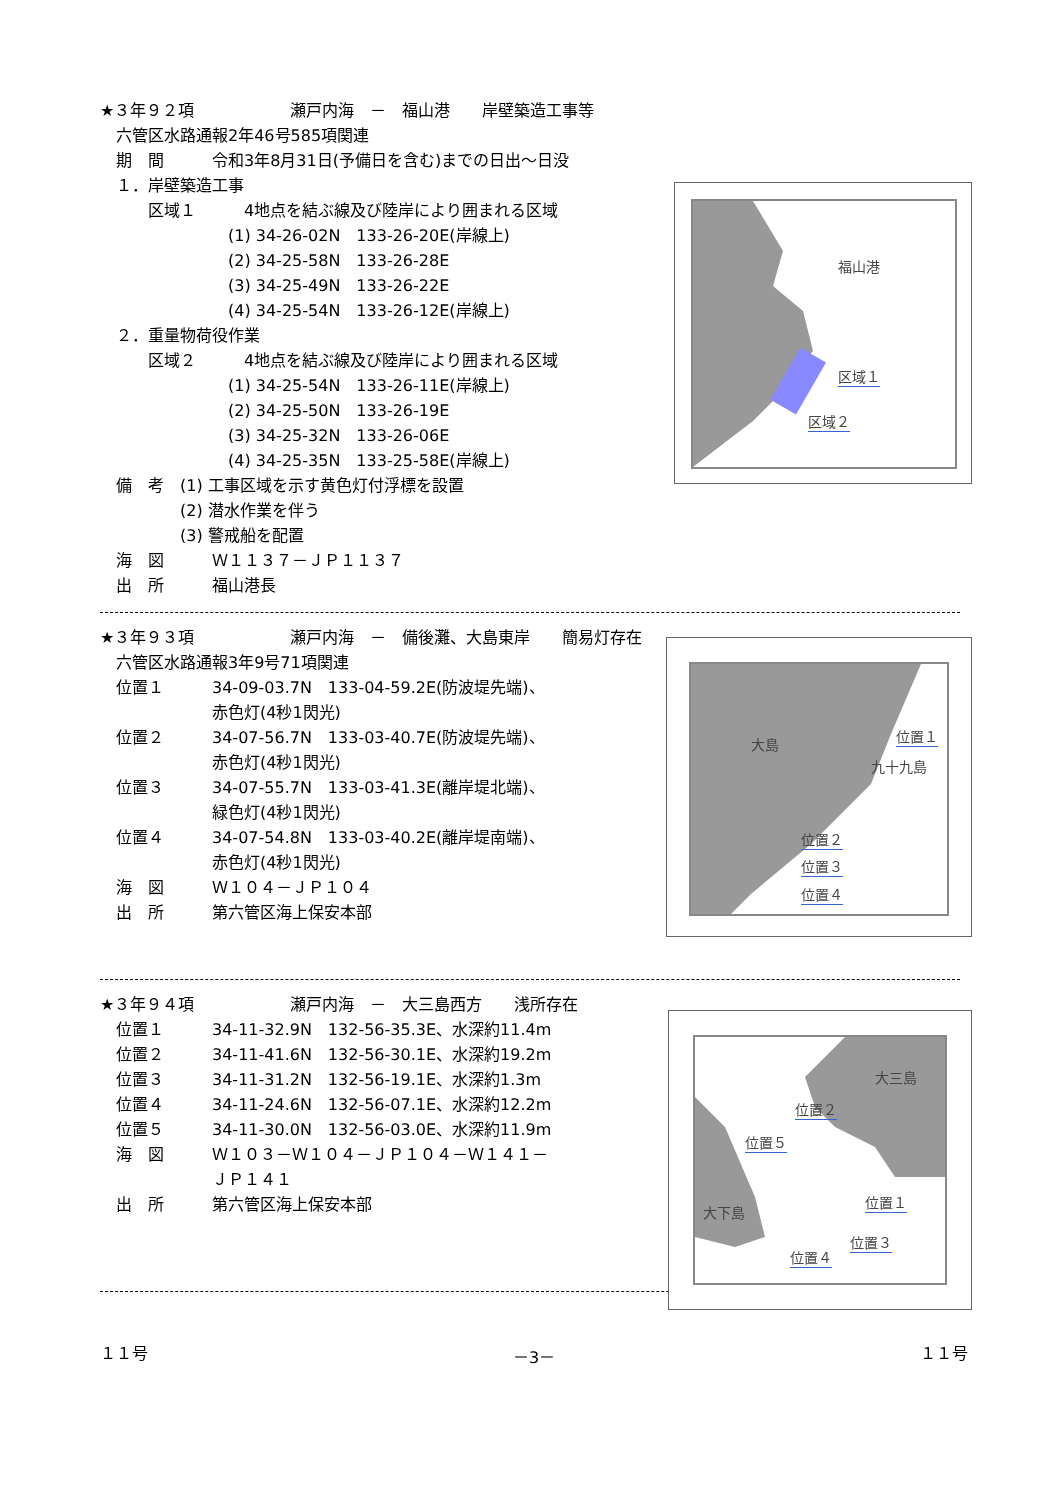★３年９２項　　　　　　瀬戸内海　－　福山港　　岸壁築造工事等
　六管区水路通報2年46号585項関連
　期　間　　　令和3年8月31日(予備日を含む)までの日出～日没
　１．岸壁築造工事
　　　区域１　　　4地点を結ぶ線及び陸岸により囲まれる区域
　　　　　　　　(1) 34-26-02N　133-26-20E(岸線上)
　　　　　　　　(2) 34-25-58N　133-26-28E
　　　　　　　　(3) 34-25-49N　133-26-22E
　　　　　　　　(4) 34-25-54N　133-26-12E(岸線上)
　２．重量物荷役作業
　　　区域２　　　4地点を結ぶ線及び陸岸により囲まれる区域
　　　　　　　　(1) 34-25-54N　133-26-11E(岸線上)
　　　　　　　　(2) 34-25-50N　133-26-19E
　　　　　　　　(3) 34-25-32N　133-26-06E
　　　　　　　　(4) 34-25-35N　133-25-58E(岸線上)
　備　考　(1) 工事区域を示す黄色灯付浮標を設置
　　　　　(2) 潜水作業を伴う
　　　　　(3) 警戒船を配置
　海　図　　　Ｗ１１３７－ＪＰ１１３７
　出　所　　　福山港長
福山港
区域１
区域２
★３年９３項　　　　　　瀬戸内海　－　備後灘、大島東岸　　簡易灯存在
　六管区水路通報3年9号71項関連
　位置１　　　34-09-03.7N　133-04-59.2E(防波堤先端)、
　　　　　　　赤色灯(4秒1閃光)
　位置２　　　34-07-56.7N　133-03-40.7E(防波堤先端)、
　　　　　　　赤色灯(4秒1閃光)
　位置３　　　34-07-55.7N　133-03-41.3E(離岸堤北端)、
　　　　　　　緑色灯(4秒1閃光)
　位置４　　　34-07-54.8N　133-03-40.2E(離岸堤南端)、
　　　　　　　赤色灯(4秒1閃光)
　海　図　　　Ｗ１０４－ＪＰ１０４
　出　所　　　第六管区海上保安本部
大島 位置１
九十九島
位置２
位置３
位置４
★３年９４項　　　　　　瀬戸内海　－　大三島西方　　浅所存在
　位置１　　　34-11-32.9N　132-56-35.3E、水深約11.4m
　位置２　　　34-11-41.6N　132-56-30.1E、水深約19.2m
　位置３　　　34-11-31.2N　132-56-19.1E、水深約1.3m
　位置４　　　34-11-24.6N　132-56-07.1E、水深約12.2m
　位置５　　　34-11-30.0N　132-56-03.0E、水深約11.9m
　海　図　　　Ｗ１０３－Ｗ１０４－ＪＰ１０４－Ｗ１４１－
　　　　　　　ＪＰ１４１
　出　所　　　第六管区海上保安本部
大三島
位置２
位置５
位置１
位置３
位置４
大下島
１１号 －3－ １１号